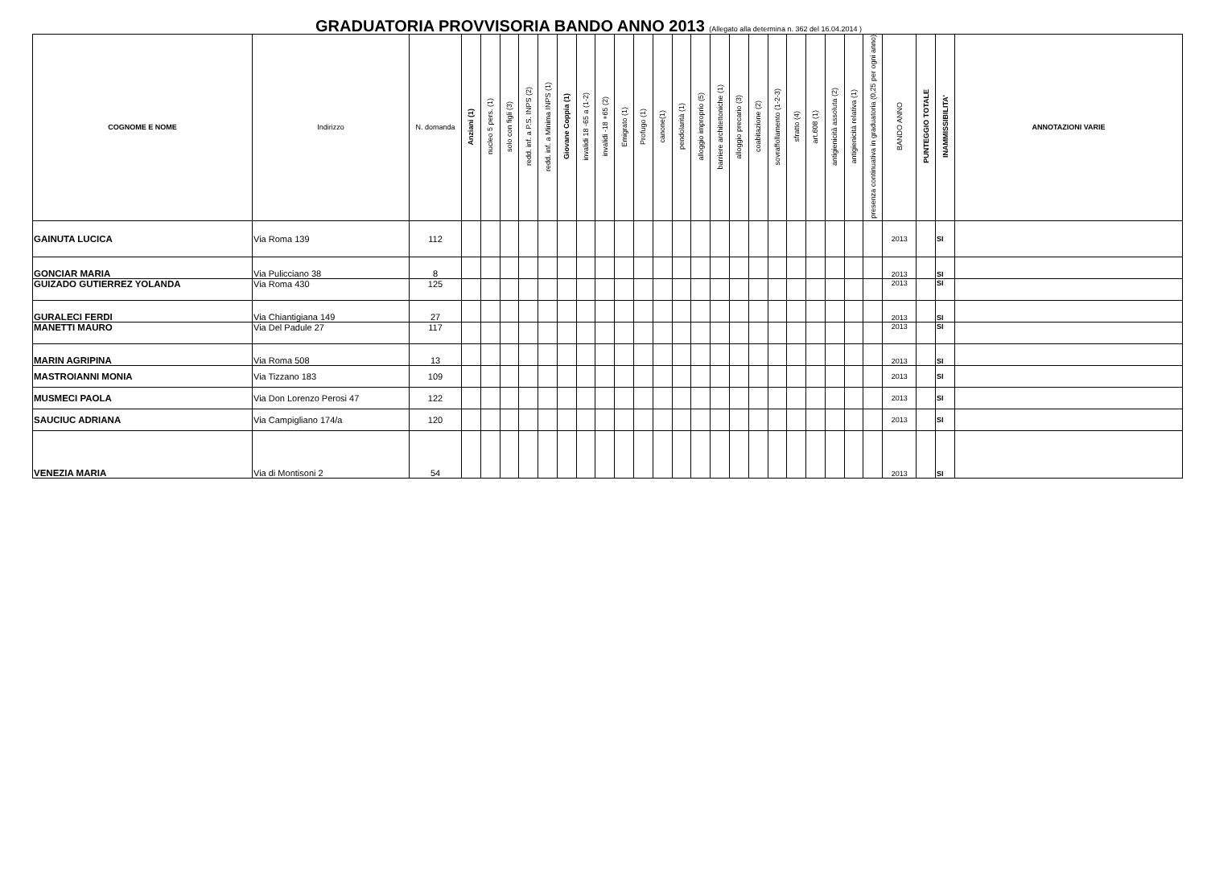GRADUATORIA PROVVISORIA BANDO ANNO 2013 (Allegato alla determina n. 362 del 16.04.2014 )
| COGNOME E NOME | Indirizzo | N. domanda | Anziani (1) | nucleo 5 pers. (1) | solo con figli (3) | redd. inf. a P.S. INPS (2) | redd. inf. a Minima INPS (1) | Giovane Coppia (1) | invalidi 18 -65 a (1-2) | invalidi -18 +65 (2) | Emigrato (1) | Profugo (1) | canone(1) | pendolarità (1) | alloggio improprio (5) | barriere architettoniche (1) | alloggio precario (3) | coabitazione (2) | sovraffollamento (1-2-3) | sfratto (4) | art.608 (1) | antigienicità assoluta (2) | antigienicità relativa (1) | presenza continuativa in graduatoria (0,25 per ogni anno) | BANDO ANNO | PUNTEGGIO TOTALE | INAMMISSIBILITA' | ANNOTAZIONI VARIE |
| --- | --- | --- | --- | --- | --- | --- | --- | --- | --- | --- | --- | --- | --- | --- | --- | --- | --- | --- | --- | --- | --- | --- | --- | --- | --- | --- | --- | --- |
| GAINUTA LUCICA | Via Roma 139 | 112 | | | | | | | | | | | | | | | | | | | | | | | 2013 | | SI | |
| GONCIAR MARIA | Via Pulicciano 38 | 8 | | | | | | | | | | | | | | | | | | | | | | | 2013 | | SI | |
| GUIZADO GUTIERREZ YOLANDA | Via Roma 430 | 125 | | | | | | | | | | | | | | | | | | | | | | | 2013 | | SI | |
| GURALECI FERDI | Via Chiantigiana 149 | 27 | | | | | | | | | | | | | | | | | | | | | | | 2013 | | SI | |
| MANETTI MAURO | Via Del Padule 27 | 117 | | | | | | | | | | | | | | | | | | | | | | | 2013 | | SI | |
| MARIN AGRIPINA | Via Roma 508 | 13 | | | | | | | | | | | | | | | | | | | | | | | 2013 | | SI | |
| MASTROIANNI MONIA | Via Tizzano 183 | 109 | | | | | | | | | | | | | | | | | | | | | | | 2013 | | SI | |
| MUSMECI PAOLA | Via Don Lorenzo Perosi 47 | 122 | | | | | | | | | | | | | | | | | | | | | | | 2013 | | SI | |
| SAUCIUC ADRIANA | Via Campigliano 174/a | 120 | | | | | | | | | | | | | | | | | | | | | | | 2013 | | SI | |
| VENEZIA MARIA | Via di Montisoni 2 | 54 | | | | | | | | | | | | | | | | | | | | | | | 2013 | | SI | |